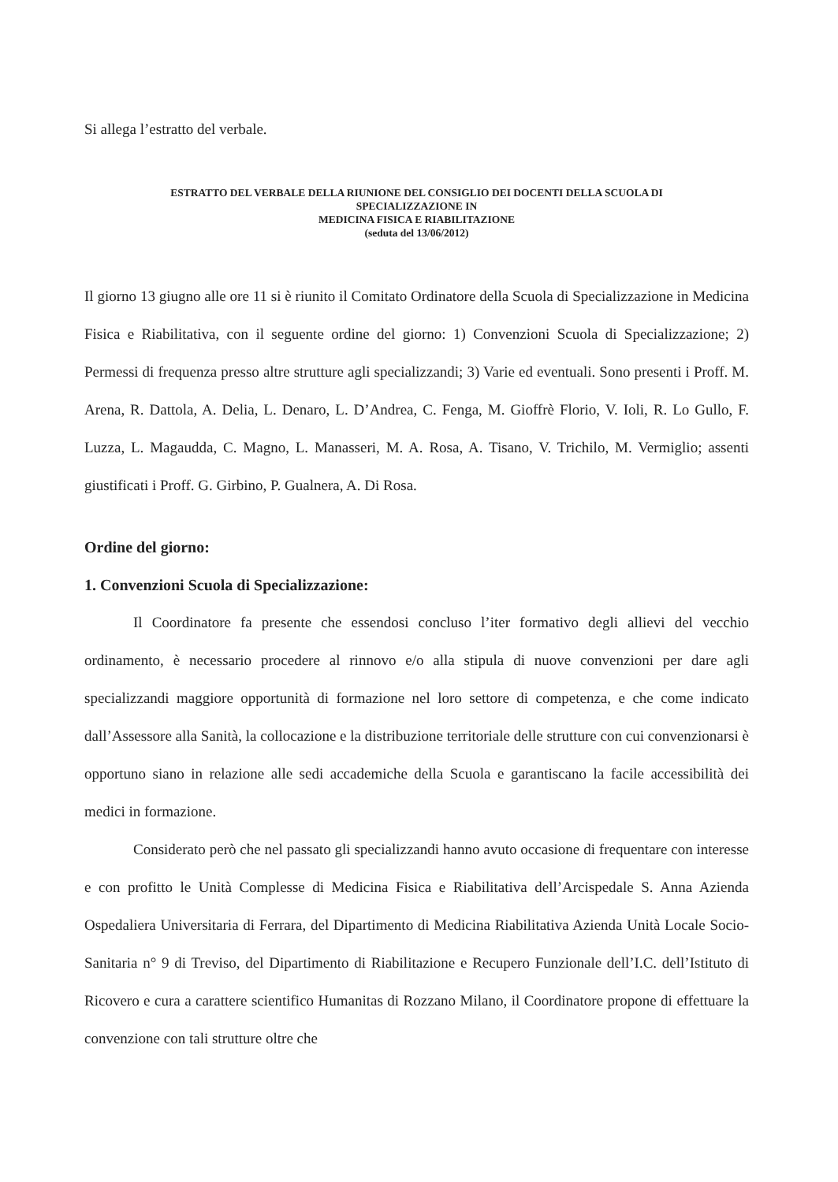Si allega l’estratto del verbale.
ESTRATTO DEL VERBALE DELLA RIUNIONE DEL CONSIGLIO DEI DOCENTI DELLA SCUOLA DI
SPECIALIZZAZIONE IN
MEDICINA FISICA E RIABILITAZIONE
(seduta del 13/06/2012)
Il giorno 13 giugno alle ore 11 si è riunito il Comitato Ordinatore della Scuola di Specializzazione in Medicina Fisica e Riabilitativa, con il seguente ordine del giorno: 1) Convenzioni Scuola di Specializzazione; 2) Permessi di frequenza presso altre strutture agli specializzandi; 3) Varie ed eventuali. Sono presenti i Proff. M. Arena, R. Dattola, A. Delia, L. Denaro, L. D’Andrea, C. Fenga, M. Gioffrè Florio, V. Ioli, R. Lo Gullo, F. Luzza, L. Magaudda, C. Magno, L. Manasseri, M. A. Rosa, A. Tisano, V. Trichilo, M. Vermiglio; assenti giustificati i Proff. G. Girbino, P. Gualnera, A. Di Rosa.
Ordine del giorno:
1. Convenzioni Scuola di Specializzazione:
Il Coordinatore fa presente che essendosi concluso l’iter formativo degli allievi del vecchio ordinamento, è necessario procedere al rinnovo e/o alla stipula di nuove convenzioni per dare agli specializzandi maggiore opportunità di formazione nel loro settore di competenza, e che come indicato dall’Assessore alla Sanità, la collocazione e la distribuzione territoriale delle strutture con cui convenzionarsi è opportuno siano in relazione alle sedi accademiche della Scuola e garantiscano la facile accessibilità dei medici in formazione.
Considerato però che nel passato gli specializzandi hanno avuto occasione di frequentare con interesse e con profitto le Unità Complesse di Medicina Fisica e Riabilitativa dell’Arcispedale S. Anna Azienda Ospedaliera Universitaria di Ferrara, del Dipartimento di Medicina Riabilitativa Azienda Unità Locale Socio-Sanitaria n° 9 di Treviso, del Dipartimento di Riabilitazione e Recupero Funzionale dell’I.C. dell’Istituto di Ricovero e cura a carattere scientifico Humanitas di Rozzano Milano, il Coordinatore propone di effettuare la convenzione con tali strutture oltre che